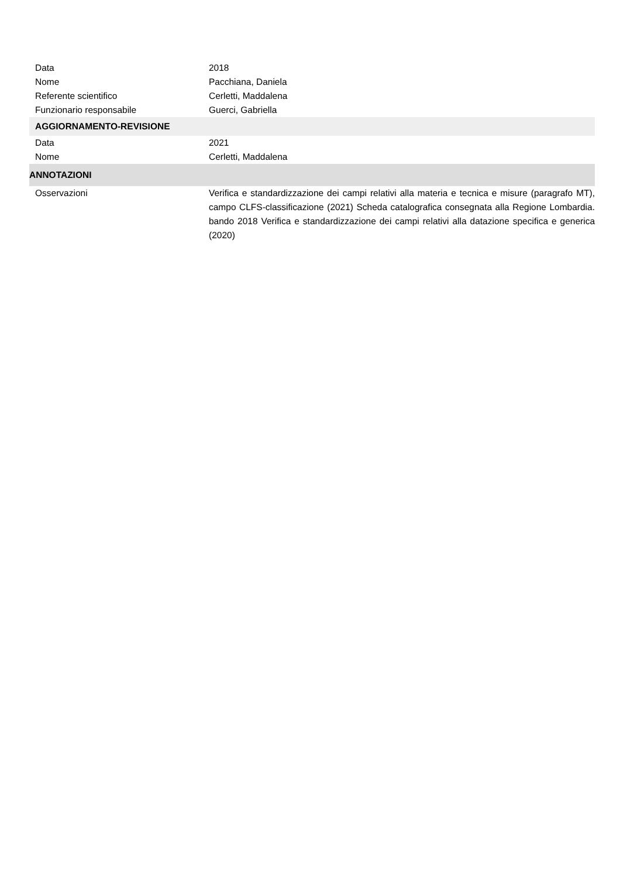| Data | 2018 |
| Nome | Pacchiana, Daniela |
| Referente scientifico | Cerletti, Maddalena |
| Funzionario responsabile | Guerci, Gabriella |
| AGGIORNAMENTO-REVISIONE | |
| Data | 2021 |
| Nome | Cerletti, Maddalena |
| ANNOTAZIONI | |
| Osservazioni | Verifica e standardizzazione dei campi relativi alla materia e tecnica e misure (paragrafo MT), campo CLFS-classificazione (2021) Scheda catalografica consegnata alla Regione Lombardia. bando 2018 Verifica e standardizzazione dei campi relativi alla datazione specifica e generica (2020) |